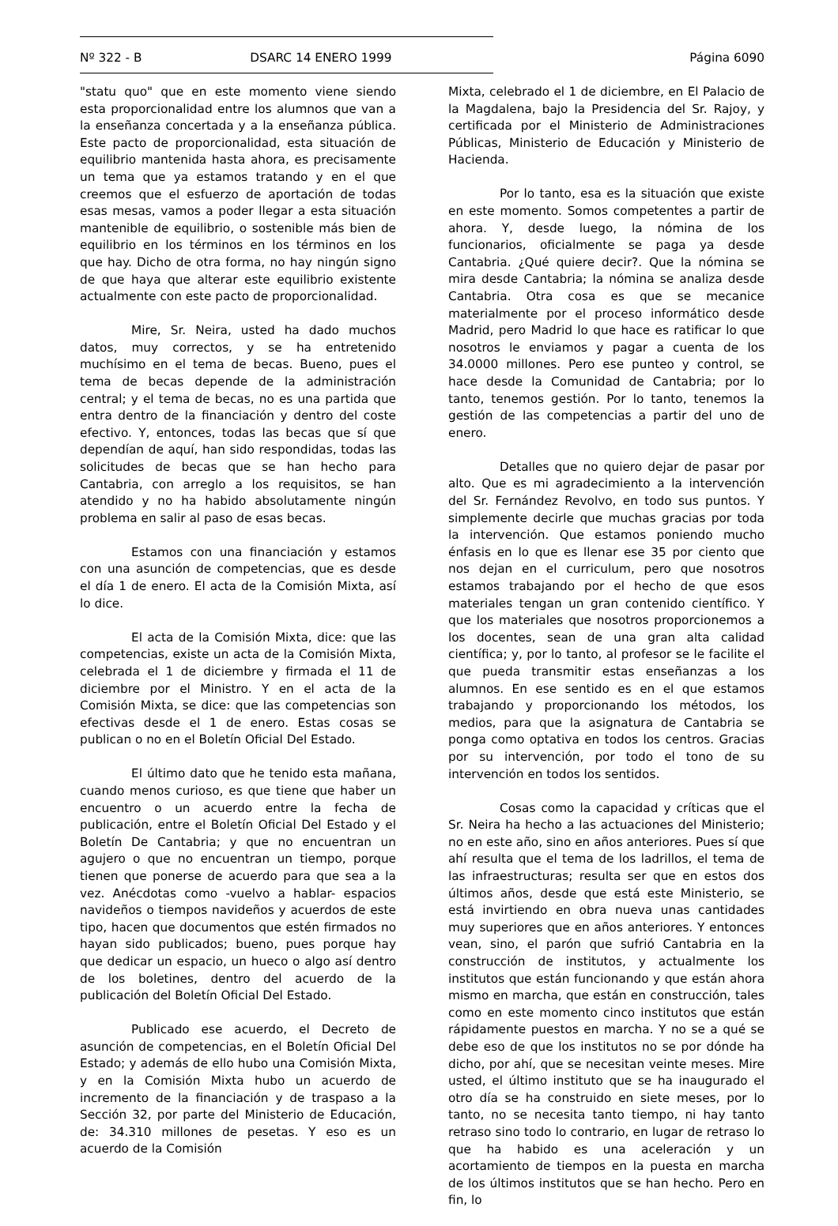Nº 322 - B DSARC 14 ENERO 1999 Página 6090
"statu quo" que en este momento viene siendo esta proporcionalidad entre los alumnos que van a la enseñanza concertada y a la enseñanza pública. Este pacto de proporcionalidad, esta situación de equilibrio mantenida hasta ahora, es precisamente un tema que ya estamos tratando y en el que creemos que el esfuerzo de aportación de todas esas mesas, vamos a poder llegar a esta situación mantenible de equilibrio, o sostenible más bien de equilibrio en los términos en los términos en los que hay. Dicho de otra forma, no hay ningún signo de que haya que alterar este equilibrio existente actualmente con este pacto de proporcionalidad.
Mire, Sr. Neira, usted ha dado muchos datos, muy correctos, y se ha entretenido muchísimo en el tema de becas. Bueno, pues el tema de becas depende de la administración central; y el tema de becas, no es una partida que entra dentro de la financiación y dentro del coste efectivo. Y, entonces, todas las becas que sí que dependían de aquí, han sido respondidas, todas las solicitudes de becas que se han hecho para Cantabria, con arreglo a los requisitos, se han atendido y no ha habido absolutamente ningún problema en salir al paso de esas becas.
Estamos con una financiación y estamos con una asunción de competencias, que es desde el día 1 de enero. El acta de la Comisión Mixta, así lo dice.
El acta de la Comisión Mixta, dice: que las competencias, existe un acta de la Comisión Mixta, celebrada el 1 de diciembre y firmada el 11 de diciembre por el Ministro. Y en el acta de la Comisión Mixta, se dice: que las competencias son efectivas desde el 1 de enero. Estas cosas se publican o no en el Boletín Oficial Del Estado.
El último dato que he tenido esta mañana, cuando menos curioso, es que tiene que haber un encuentro o un acuerdo entre la fecha de publicación, entre el Boletín Oficial Del Estado y el Boletín De Cantabria; y que no encuentran un agujero o que no encuentran un tiempo, porque tienen que ponerse de acuerdo para que sea a la vez. Anécdotas como -vuelvo a hablar- espacios navideños o tiempos navideños y acuerdos de este tipo, hacen que documentos que estén firmados no hayan sido publicados; bueno, pues porque hay que dedicar un espacio, un hueco o algo así dentro de los boletines, dentro del acuerdo de la publicación del Boletín Oficial Del Estado.
Publicado ese acuerdo, el Decreto de asunción de competencias, en el Boletín Oficial Del Estado; y además de ello hubo una Comisión Mixta, y en la Comisión Mixta hubo un acuerdo de incremento de la financiación y de traspaso a la Sección 32, por parte del Ministerio de Educación, de: 34.310 millones de pesetas. Y eso es un acuerdo de la Comisión
Mixta, celebrado el 1 de diciembre, en El Palacio de la Magdalena, bajo la Presidencia del Sr. Rajoy, y certificada por el Ministerio de Administraciones Públicas, Ministerio de Educación y Ministerio de Hacienda.
Por lo tanto, esa es la situación que existe en este momento. Somos competentes a partir de ahora. Y, desde luego, la nómina de los funcionarios, oficialmente se paga ya desde Cantabria. ¿Qué quiere decir?. Que la nómina se mira desde Cantabria; la nómina se analiza desde Cantabria. Otra cosa es que se mecanice materialmente por el proceso informático desde Madrid, pero Madrid lo que hace es ratificar lo que nosotros le enviamos y pagar a cuenta de los 34.0000 millones. Pero ese punteo y control, se hace desde la Comunidad de Cantabria; por lo tanto, tenemos gestión. Por lo tanto, tenemos la gestión de las competencias a partir del uno de enero.
Detalles que no quiero dejar de pasar por alto. Que es mi agradecimiento a la intervención del Sr. Fernández Revolvo, en todo sus puntos. Y simplemente decirle que muchas gracias por toda la intervención. Que estamos poniendo mucho énfasis en lo que es llenar ese 35 por ciento que nos dejan en el curriculum, pero que nosotros estamos trabajando por el hecho de que esos materiales tengan un gran contenido científico. Y que los materiales que nosotros proporcionemos a los docentes, sean de una gran alta calidad científica; y, por lo tanto, al profesor se le facilite el que pueda transmitir estas enseñanzas a los alumnos. En ese sentido es en el que estamos trabajando y proporcionando los métodos, los medios, para que la asignatura de Cantabria se ponga como optativa en todos los centros. Gracias por su intervención, por todo el tono de su intervención en todos los sentidos.
Cosas como la capacidad y críticas que el Sr. Neira ha hecho a las actuaciones del Ministerio; no en este año, sino en años anteriores. Pues sí que ahí resulta que el tema de los ladrillos, el tema de las infraestructuras; resulta ser que en estos dos últimos años, desde que está este Ministerio, se está invirtiendo en obra nueva unas cantidades muy superiores que en años anteriores. Y entonces vean, sino, el parón que sufrió Cantabria en la construcción de institutos, y actualmente los institutos que están funcionando y que están ahora mismo en marcha, que están en construcción, tales como en este momento cinco institutos que están rápidamente puestos en marcha. Y no se a qué se debe eso de que los institutos no se por dónde ha dicho, por ahí, que se necesitan veinte meses. Mire usted, el último instituto que se ha inaugurado el otro día se ha construido en siete meses, por lo tanto, no se necesita tanto tiempo, ni hay tanto retraso sino todo lo contrario, en lugar de retraso lo que ha habido es una aceleración y un acortamiento de tiempos en la puesta en marcha de los últimos institutos que se han hecho. Pero en fin, lo